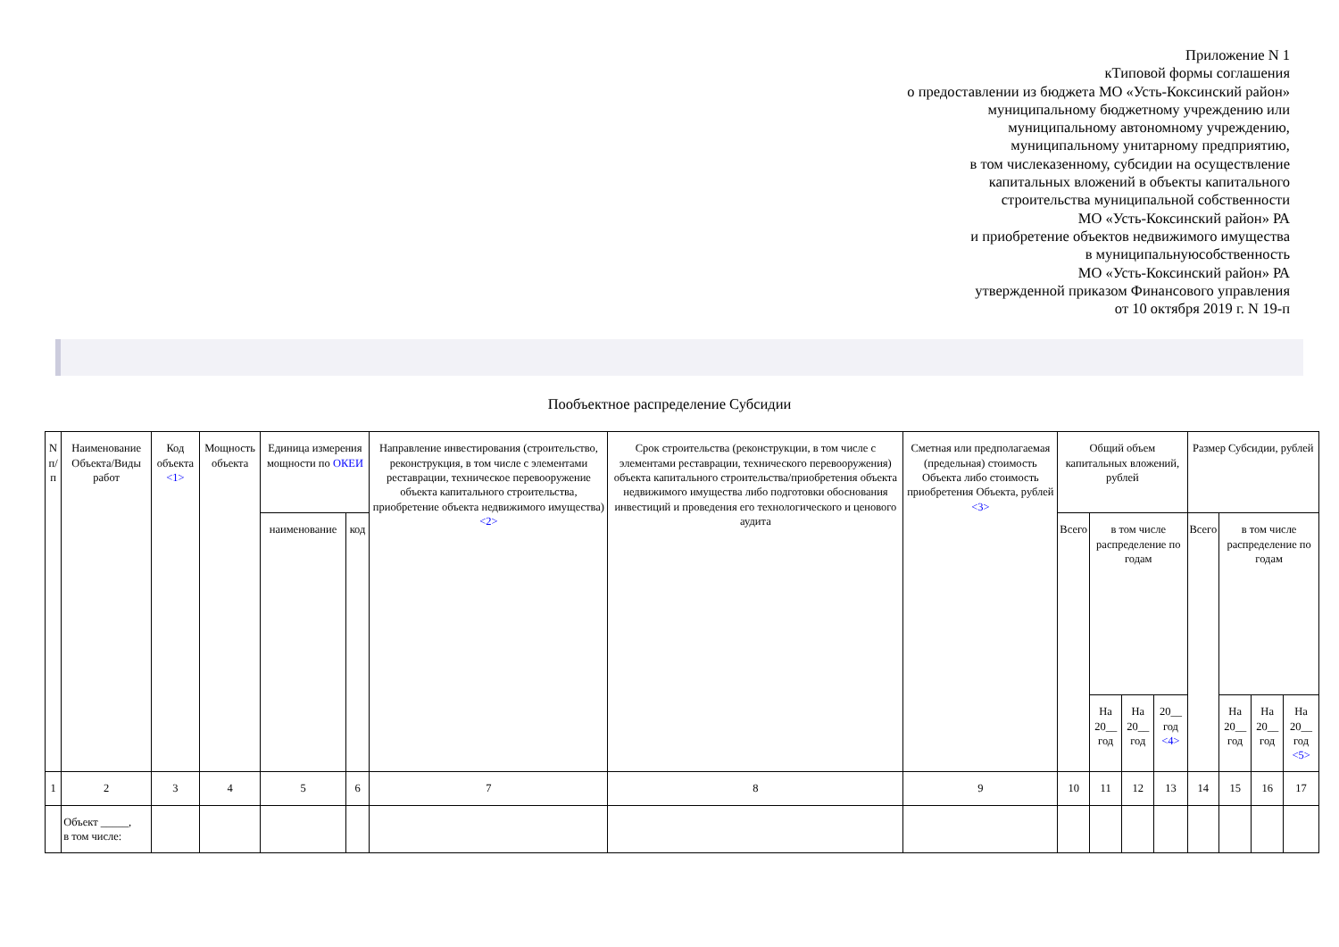Приложение N 1
кТиповой формы соглашения
о предоставлении из бюджета МО «Усть-Коксинский район»
муниципальному бюджетному учреждению или
муниципальному автономному учреждению,
муниципальному унитарному предприятию,
в том числеказенному, субсидии на осуществление
капитальных вложений в объекты капитального
строительства муниципальной собственности
МО «Усть-Коксинский район» РА
и приобретение объектов недвижимого имущества
в муниципальнуюсобственность
МО «Усть-Коксинский район» РА
утвержденной приказом Финансового управления
от 10 октября 2019 г. N 19-п
Пообъектное распределение Субсидии
| N п/п | Наименование Объекта/Виды работ | Код объекта <1> | Мощность объекта | Единица измерения мощности по ОКЕИ | | Направление инвестирования (строительство, реконструкция, в том числе с элементами реставрации, техническое перевооружение объекта капитального строительства, приобретение объекта недвижимого имущества) <2> | Срок строительства (реконструкции, в том числе с элементами реставрации, технического перевооружения) объекта капитального строительства/приобретения объекта недвижимого имущества либо подготовки обоснования инвестиций и проведения его технологического и ценового аудита | Сметная или предполагаемая (предельная) стоимость Объекта либо стоимость приобретения Объекта, рублей <3> | Общий объем капитальных вложений, рублей | | | | Размер Субсидии, рублей | | | |
| --- | --- | --- | --- | --- | --- | --- | --- | --- | --- | --- | --- | --- | --- | --- | --- | --- |
| | | | | наименование | код | | | | Всего | в том числе распределение по годам | | | Всего | в том числе распределение по годам | | |
| | | | | | | | | | | На 20__ год | На 20__ год | 20__ год <4> | | На 20__ год | На 20__ год | На 20__ год <5> |
| 1 | 2 | 3 | 4 | 5 | 6 | 7 | 8 | 9 | 10 | 11 | 12 | 13 | 14 | 15 | 16 | 17 |
| | Объект _____, в том числе: | | | | | | | | | | | | | | | |